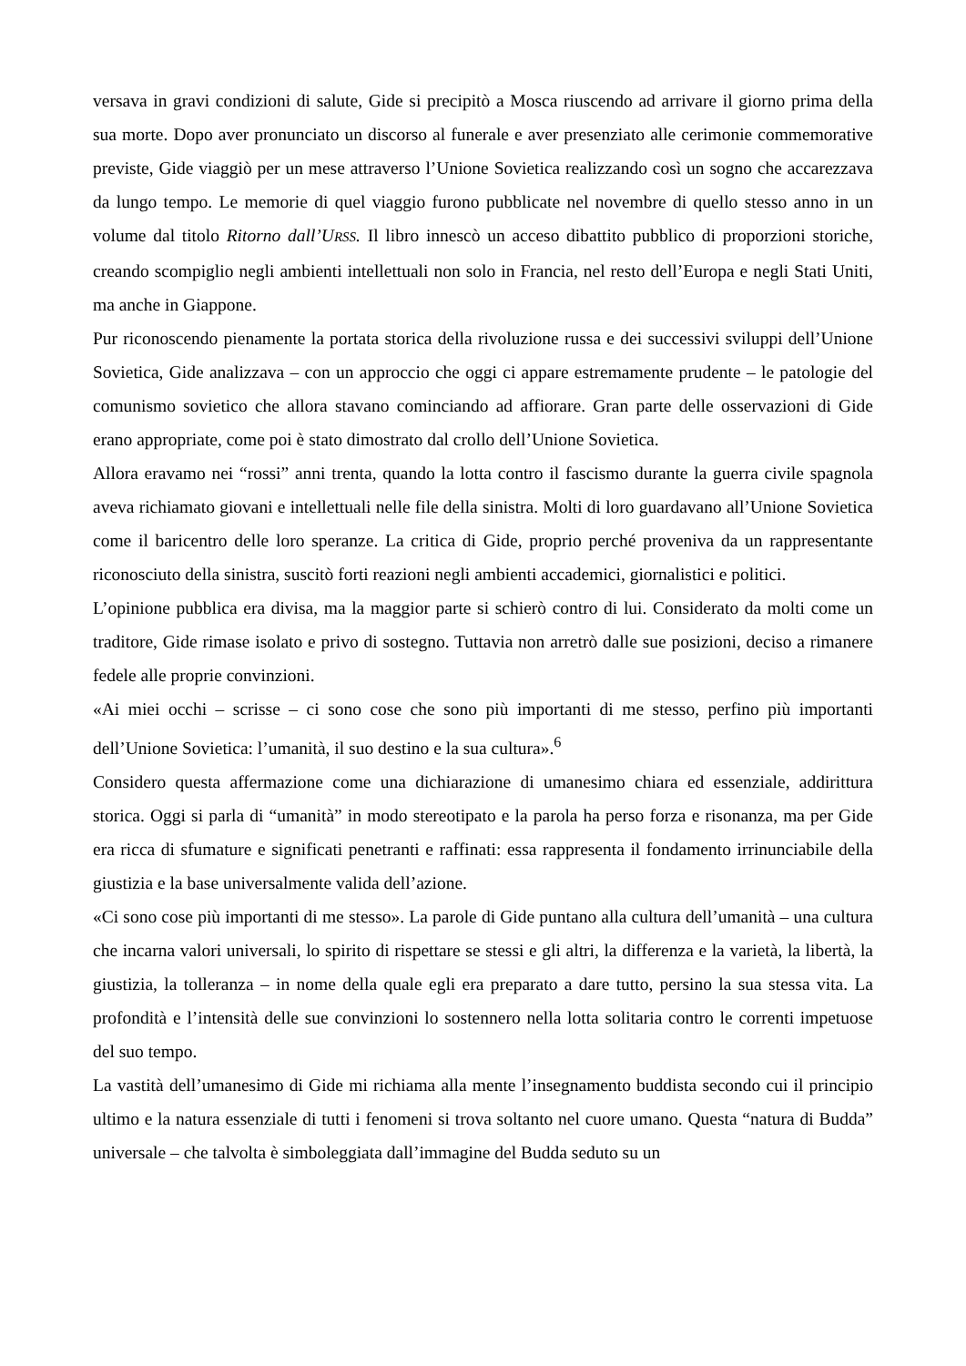versava in gravi condizioni di salute, Gide si precipitò a Mosca riuscendo ad arrivare il giorno prima della sua morte. Dopo aver pronunciato un discorso al funerale e aver presenziato alle cerimonie commemorative previste, Gide viaggiò per un mese attraverso l’Unione Sovietica realizzando così un sogno che accarezzava da lungo tempo. Le memorie di quel viaggio furono pubblicate nel novembre di quello stesso anno in un volume dal titolo Ritorno dall’URSS. Il libro innescò un acceso dibattito pubblico di proporzioni storiche, creando scompiglio negli ambienti intellettuali non solo in Francia, nel resto dell’Europa e negli Stati Uniti, ma anche in Giappone.
Pur riconoscendo pienamente la portata storica della rivoluzione russa e dei successivi sviluppi dell’Unione Sovietica, Gide analizzava – con un approccio che oggi ci appare estremamente prudente – le patologie del comunismo sovietico che allora stavano cominciando ad affiorare. Gran parte delle osservazioni di Gide erano appropriate, come poi è stato dimostrato dal crollo dell’Unione Sovietica.
Allora eravamo nei “rossi” anni trenta, quando la lotta contro il fascismo durante la guerra civile spagnola aveva richiamato giovani e intellettuali nelle file della sinistra. Molti di loro guardavano all’Unione Sovietica come il baricentro delle loro speranze. La critica di Gide, proprio perché proveniva da un rappresentante riconosciuto della sinistra, suscitò forti reazioni negli ambienti accademici, giornalistici e politici.
L’opinione pubblica era divisa, ma la maggior parte si schierò contro di lui. Considerato da molti come un traditore, Gide rimase isolato e privo di sostegno. Tuttavia non arretrò dalle sue posizioni, deciso a rimanere fedele alle proprie convinzioni.
«Ai miei occhi – scrisse – ci sono cose che sono più importanti di me stesso, perfino più importanti dell’Unione Sovietica: l’umanità, il suo destino e la sua cultura».<sup>6</sup>
Considero questa affermazione come una dichiarazione di umanesimo chiara ed essenziale, addirittura storica. Oggi si parla di “umanità” in modo stereotipato e la parola ha perso forza e risonanza, ma per Gide era ricca di sfumature e significati penetranti e raffinati: essa rappresenta il fondamento irrinunciabile della giustizia e la base universalmente valida dell’azione.
«Ci sono cose più importanti di me stesso». La parole di Gide puntano alla cultura dell’umanità – una cultura che incarna valori universali, lo spirito di rispettare se stessi e gli altri, la differenza e la varietà, la libertà, la giustizia, la tolleranza – in nome della quale egli era preparato a dare tutto, persino la sua stessa vita. La profondità e l’intensità delle sue convinzioni lo sostennero nella lotta solitaria contro le correnti impetuose del suo tempo.
La vastità dell’umanesimo di Gide mi richiama alla mente l’insegnamento buddista secondo cui il principio ultimo e la natura essenziale di tutti i fenomeni si trova soltanto nel cuore umano. Questa “natura di Budda” universale – che talvolta è simboleggiata dall’immagine del Budda seduto su un